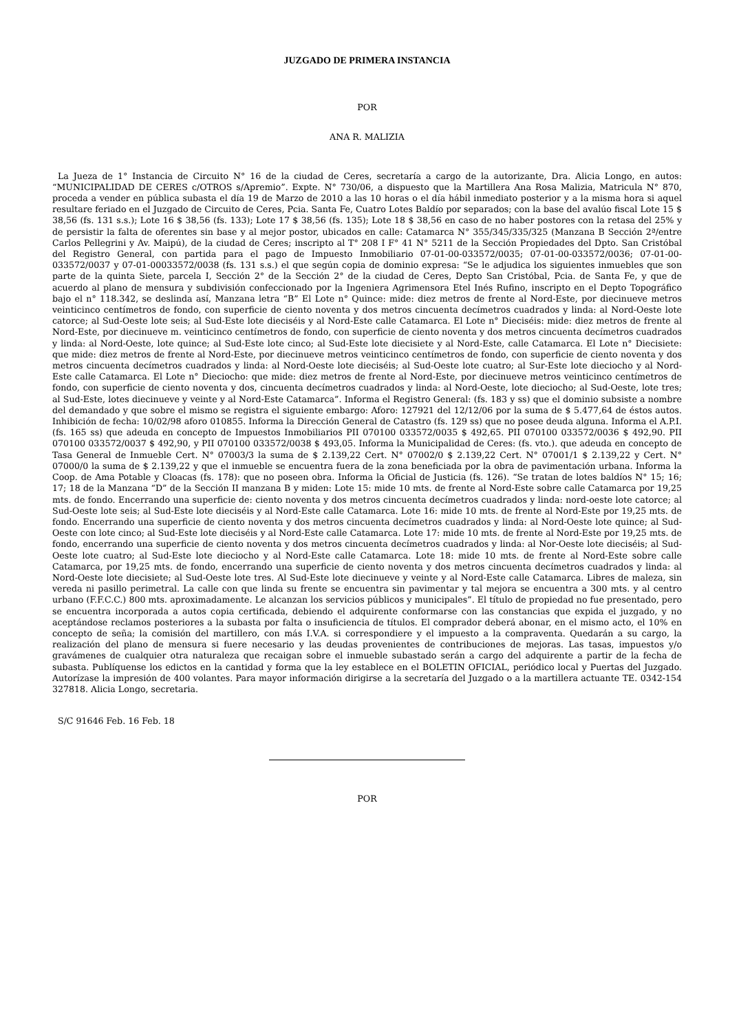JUZGADO DE PRIMERA INSTANCIA
POR
ANA R. MALIZIA
La Jueza de 1° Instancia de Circuito N° 16 de la ciudad de Ceres, secretaría a cargo de la autorizante, Dra. Alicia Longo, en autos: “MUNICIPALIDAD DE CERES c/OTROS s/Apremio”. Expte. N° 730/06, a dispuesto que la Martillera Ana Rosa Malizia, Matricula N° 870, proceda a vender en pública subasta el día 19 de Marzo de 2010 a las 10 horas o el día hábil inmediato posterior y a la misma hora si aquel resultare feriado en el Juzgado de Circuito de Ceres, Pcia. Santa Fe, Cuatro Lotes Baldío por separados; con la base del avalúo fiscal Lote 15 $ 38,56 (fs. 131 s.s.); Lote 16 $ 38,56 (fs. 133); Lote 17 $ 38,56 (fs. 135); Lote 18 $ 38,56 en caso de no haber postores con la retasa del 25% y de persistir la falta de oferentes sin base y al mejor postor, ubicados en calle: Catamarca N° 355/345/335/325 (Manzana B Sección 2ª/entre Carlos Pellegrini y Av. Maipú), de la ciudad de Ceres; inscripto al T° 208 I F° 41 N° 5211 de la Sección Propiedades del Dpto. San Cristóbal del Registro General, con partida para el pago de Impuesto Inmobiliario 07-01-00-033572/0035; 07-01-00-033572/0036; 07-01-00-033572/0037 y 07-01-00033572/0038 (fs. 131 s.s.) el que según copia de dominio expresa: “Se le adjudica los siguientes inmuebles que son parte de la quinta Siete, parcela I, Sección 2° de la Sección 2° de la ciudad de Ceres, Depto San Cristóbal, Pcia. de Santa Fe, y que de acuerdo al plano de mensura y subdivisión confeccionado por la Ingeniera Agrimensora Etel Inés Rufino, inscripto en el Depto Topográfico bajo el n° 118.342, se deslinda así, Manzana letra “B” El Lote n° Quince: mide: diez metros de frente al Nord-Este, por diecinueve metros veinticinco centímetros de fondo, con superficie de ciento noventa y dos metros cincuenta decímetros cuadrados y linda: al Nord-Oeste lote catorce; al Sud-Oeste lote seis; al Sud-Este lote dieciséis y al Nord-Este calle Catamarca. El Lote n° Dieciséis: mide: diez metros de frente al Nord-Este, por diecinueve m. veinticinco centímetros de fondo, con superficie de ciento noventa y dos metros cincuenta decímetros cuadrados y linda: al Nord-Oeste, lote quince; al Sud-Este lote cinco; al Sud-Este lote diecisiete y al Nord-Este, calle Catamarca. El Lote n° Diecisiete: que mide: diez metros de frente al Nord-Este, por diecinueve metros veinticinco centímetros de fondo, con superficie de ciento noventa y dos metros cincuenta decímetros cuadrados y linda: al Nord-Oeste lote dieciséis; al Sud-Oeste lote cuatro; al Sur-Este lote dieciocho y al Nord-Este calle Catamarca. El Lote n° Dieciocho: que mide: diez metros de frente al Nord-Este, por diecinueve metros veinticinco centímetros de fondo, con superficie de ciento noventa y dos, cincuenta decímetros cuadrados y linda: al Nord-Oeste, lote dieciocho; al Sud-Oeste, lote tres; al Sud-Este, lotes diecinueve y veinte y al Nord-Este Catamarca”. Informa el Registro General: (fs. 183 y ss) que el dominio subsiste a nombre del demandado y que sobre el mismo se registra el siguiente embargo: Aforo: 127921 del 12/12/06 por la suma de $ 5.477,64 de éstos autos. Inhibición de fecha: 10/02/98 aforo 010855. Informa la Dirección General de Catastro (fs. 129 ss) que no posee deuda alguna. Informa el A.P.I. (fs. 165 ss) que adeuda en concepto de Impuestos Inmobiliarios PII 070100 033572/0035 $ 492,65. PII 070100 033572/0036 $ 492,90. PII 070100 033572/0037 $ 492,90, y PII 070100 033572/0038 $ 493,05. Informa la Municipalidad de Ceres: (fs. vto.). que adeuda en concepto de Tasa General de Inmueble Cert. N° 07003/3 la suma de $ 2.139,22 Cert. N° 07002/0 $ 2.139,22 Cert. N° 07001/1 $ 2.139,22 y Cert. N° 07000/0 la suma de $ 2.139,22 y que el inmueble se encuentra fuera de la zona beneficiada por la obra de pavimentación urbana. Informa la Coop. de Ama Potable y Cloacas (fs. 178): que no poseen obra. Informa la Oficial de Justicia (fs. 126). “Se tratan de lotes baldíos N° 15; 16; 17; 18 de la Manzana “D” de la Sección II manzana B y miden: Lote 15: mide 10 mts. de frente al Nord-Este sobre calle Catamarca por 19,25 mts. de fondo. Encerrando una superficie de: ciento noventa y dos metros cincuenta decímetros cuadrados y linda: nord-oeste lote catorce; al Sud-Oeste lote seis; al Sud-Este lote dieciséis y al Nord-Este calle Catamarca. Lote 16: mide 10 mts. de frente al Nord-Este por 19,25 mts. de fondo. Encerrando una superficie de ciento noventa y dos metros cincuenta decímetros cuadrados y linda: al Nord-Oeste lote quince; al Sud-Oeste con lote cinco; al Sud-Este lote dieciséis y al Nord-Este calle Catamarca. Lote 17: mide 10 mts. de frente al Nord-Este por 19,25 mts. de fondo, encerrando una superficie de ciento noventa y dos metros cincuenta decímetros cuadrados y linda: al Nor-Oeste lote dieciséis; al Sud-Oeste lote cuatro; al Sud-Este lote dieciocho y al Nord-Este calle Catamarca. Lote 18: mide 10 mts. de frente al Nord-Este sobre calle Catamarca, por 19,25 mts. de fondo, encerrando una superficie de ciento noventa y dos metros cincuenta decímetros cuadrados y linda: al Nord-Oeste lote diecisiete; al Sud-Oeste lote tres. Al Sud-Este lote diecinueve y veinte y al Nord-Este calle Catamarca. Libres de maleza, sin vereda ni pasillo perimetral. La calle con que linda su frente se encuentra sin pavimentar y tal mejora se encuentra a 300 mts. y al centro urbano (F.F.C.C.) 800 mts. aproximadamente. Le alcanzan los servicios públicos y municipales”. El título de propiedad no fue presentado, pero se encuentra incorporada a autos copia certificada, debiendo el adquirente conformarse con las constancias que expida el juzgado, y no aceptándose reclamos posteriores a la subasta por falta o insuficiencia de títulos. El comprador deberá abonar, en el mismo acto, el 10% en concepto de seña; la comisión del martillero, con más I.V.A. si correspondiere y el impuesto a la compraventa. Quedarán a su cargo, la realización del plano de mensura si fuere necesario y las deudas provenientes de contribuciones de mejoras. Las tasas, impuestos y/o gravámenes de cualquier otra naturaleza que recaigan sobre el inmueble subastado serán a cargo del adquirente a partir de la fecha de subasta. Publíquense los edictos en la cantidad y forma que la ley establece en el BOLETIN OFICIAL, periódico local y Puertas del Juzgado. Autorízase la impresión de 400 volantes. Para mayor información dirigirse a la secretaría del Juzgado o a la martillera actuante TE. 0342-154 327818. Alicia Longo, secretaria.
S/C 91646 Feb. 16 Feb. 18
POR